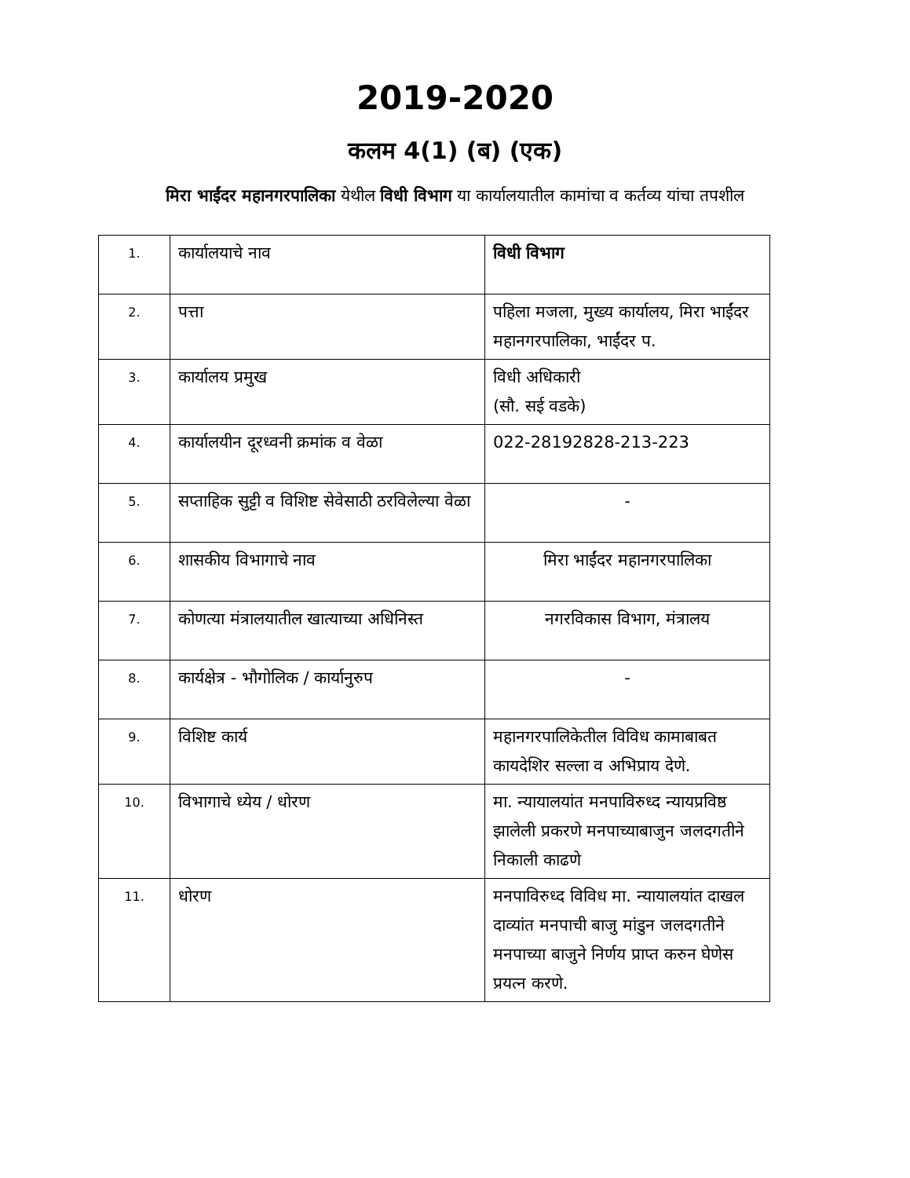2019-2020
कलम 4(1) (ब) (एक)
मिरा भाईंदर महानगरपालिका येथील विधी विभाग या कार्यालयातील कामांचा व कर्तव्य यांचा तपशील
| 1. | कार्यालयाचे नाव | विधी विभाग |
| 2. | पत्ता | पहिला मजला, मुख्य कार्यालय, मिरा भाईंदर महानगरपालिका, भाईंदर प. |
| 3. | कार्यालय प्रमुख | विधी अधिकारी (सौ. सई वडके) |
| 4. | कार्यालयीन दूरध्वनी क्रमांक व वेळा | 022-28192828-213-223 |
| 5. | सप्ताहिक सुट्टी व विशिष्ट सेवेसाठी ठरविलेल्या वेळा | - |
| 6. | शासकीय विभागाचे नाव | मिरा भाईंदर महानगरपालिका |
| 7. | कोणत्या मंत्रालयातील खात्याच्या अधिनिस्त | नगरविकास विभाग, मंत्रालय |
| 8. | कार्यक्षेत्र - भौगोलिक / कार्यानुरुप | - |
| 9. | विशिष्ट कार्य | महानगरपालिकेतील विविध कामाबाबत कायदेशिर सल्ला व अभिप्राय देणे. |
| 10. | विभागाचे ध्येय / धोरण | मा. न्यायालयांत मनपाविरुध्द न्यायप्रविष्ठ झालेली प्रकरणे मनपाच्याबाजुन जलदगतीने निकाली काढणे |
| 11. | धोरण | मनपाविरुध्द विविध मा. न्यायालयांत दाखल दाव्यांत मनपाची बाजु मांडुन जलदगतीने मनपाच्या बाजुने निर्णय प्राप्त करुन घेणेस प्रयत्न करणे. |